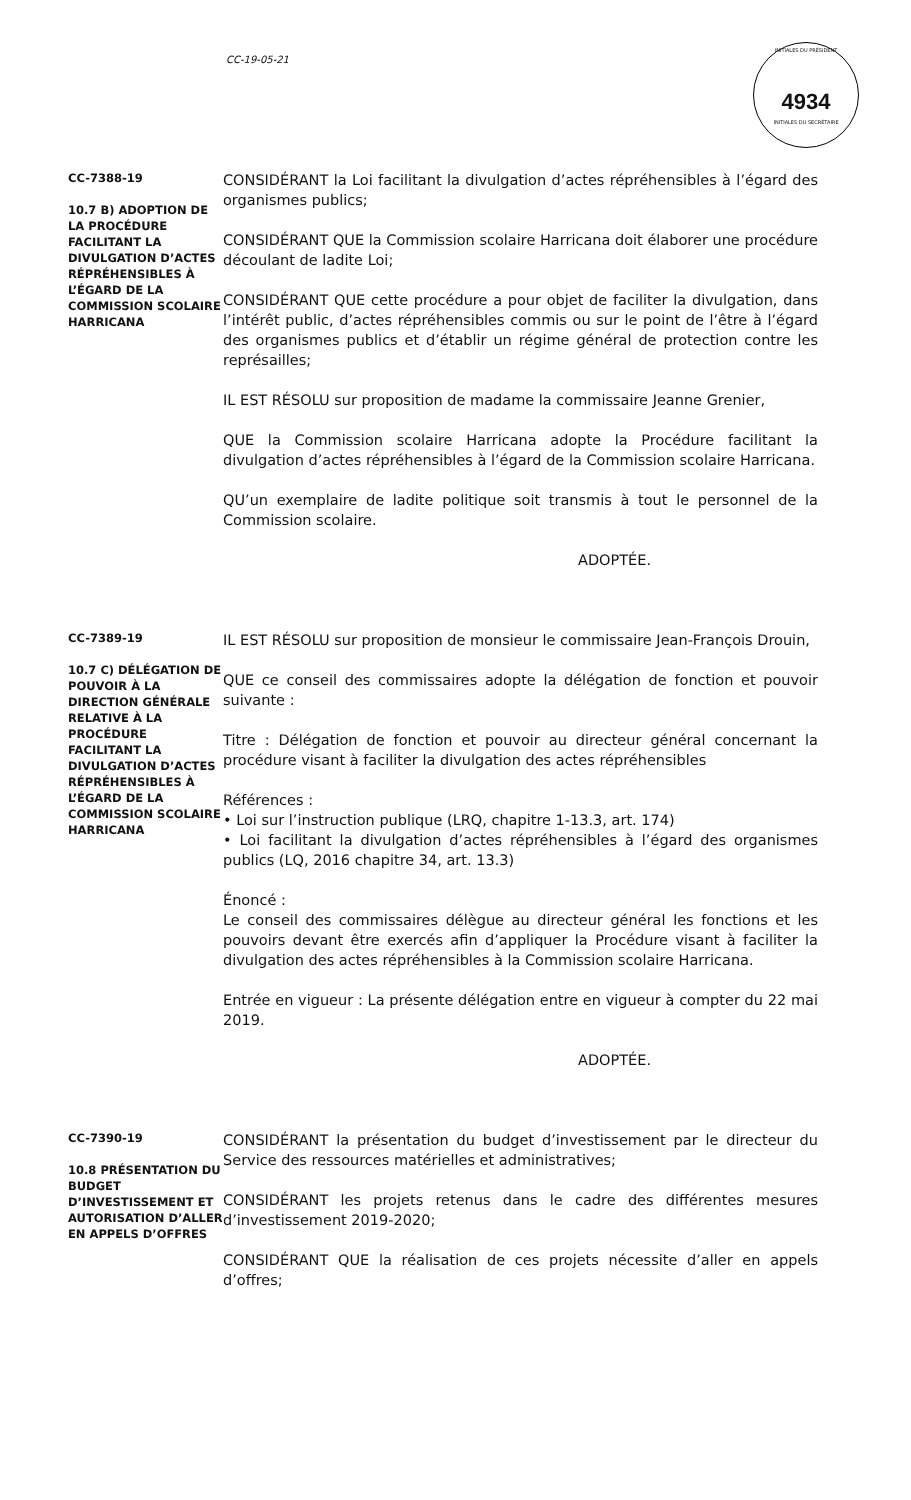CC-19-05-21
INITIALES DU PRÉSIDENT
4934
INITIALES DU SECRÉTAIRE
CC-7388-19
10.7 B) ADOPTION DE LA PROCÉDURE FACILITANT LA DIVULGATION D’ACTES RÉPRÉHENSIBLES À L’ÉGARD DE LA COMMISSION SCOLAIRE HARRICANA
CONSIDÉRANT la Loi facilitant la divulgation d’actes répréhensibles à l’égard des organismes publics;
CONSIDÉRANT QUE la Commission scolaire Harricana doit élaborer une procédure découlant de ladite Loi;
CONSIDÉRANT QUE cette procédure a pour objet de faciliter la divulgation, dans l’intérêt public, d’actes répréhensibles commis ou sur le point de l’être à l’égard des organismes publics et d’établir un régime général de protection contre les représailles;
IL EST RÉSOLU sur proposition de madame la commissaire Jeanne Grenier,
QUE la Commission scolaire Harricana adopte la Procédure facilitant la divulgation d’actes répréhensibles à l’égard de la Commission scolaire Harricana.
QU’un exemplaire de ladite politique soit transmis à tout le personnel de la Commission scolaire.
ADOPTÉE.
CC-7389-19
10.7 C) DÉLÉGATION DE POUVOIR À LA DIRECTION GÉNÉRALE RELATIVE À LA PROCÉDURE FACILITANT LA DIVULGATION D’ACTES RÉPRÉHENSIBLES À L’ÉGARD DE LA COMMISSION SCOLAIRE HARRICANA
IL EST RÉSOLU sur proposition de monsieur le commissaire Jean-François Drouin,
QUE ce conseil des commissaires adopte la délégation de fonction et pouvoir suivante :
Titre : Délégation de fonction et pouvoir au directeur général concernant la procédure visant à faciliter la divulgation des actes répréhensibles
Références :
• Loi sur l’instruction publique (LRQ, chapitre 1-13.3, art. 174)
• Loi facilitant la divulgation d’actes répréhensibles à l’égard des organismes publics (LQ, 2016 chapitre 34, art. 13.3)
Énoncé :
Le conseil des commissaires délègue au directeur général les fonctions et les pouvoirs devant être exercés afin d’appliquer la Procédure visant à faciliter la divulgation des actes répréhensibles à la Commission scolaire Harricana.
Entrée en vigueur : La présente délégation entre en vigueur à compter du 22 mai 2019.
ADOPTÉE.
CC-7390-19
10.8 PRÉSENTATION DU BUDGET D’INVESTISSEMENT ET AUTORISATION D’ALLER EN APPELS D’OFFRES
CONSIDÉRANT la présentation du budget d’investissement par le directeur du Service des ressources matérielles et administratives;
CONSIDÉRANT les projets retenus dans le cadre des différentes mesures d’investissement 2019-2020;
CONSIDÉRANT QUE la réalisation de ces projets nécessite d’aller en appels d’offres;